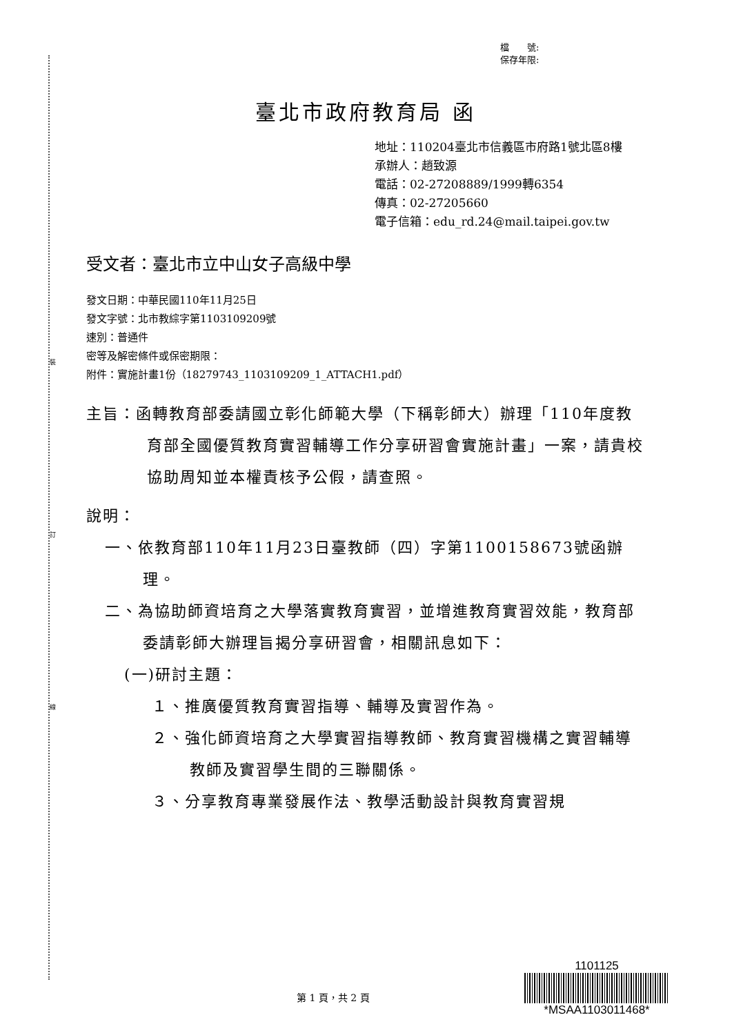裝
訂
線
檔　　號:
保存年限:
臺北市政府教育局 函
地址：110204臺北市信義區市府路1號北區8樓
承辦人：趙致源
電話：02-27208889/1999轉6354
傳真：02-27205660
電子信箱：edu_rd.24@mail.taipei.gov.tw
受文者：臺北市立中山女子高級中學
發文日期：中華民國110年11月25日
發文字號：北市教綜字第1103109209號
速別：普通件
密等及解密條件或保密期限：
附件：實施計畫1份（18279743_1103109209_1_ATTACH1.pdf）
主旨：函轉教育部委請國立彰化師範大學（下稱彰師大）辦理「110年度教育部全國優質教育實習輔導工作分享研習會實施計畫」一案，請貴校協助周知並本權責核予公假，請查照。
說明：
一、依教育部110年11月23日臺教師（四）字第1100158673號函辦理。
二、為協助師資培育之大學落實教育實習，並增進教育實習效能，教育部委請彰師大辦理旨揭分享研習會，相關訊息如下：
(一)研討主題：
１、推廣優質教育實習指導、輔導及實習作為。
２、強化師資培育之大學實習指導教師、教育實習機構之實習輔導教師及實習學生間的三聯關係。
３、分享教育專業發展作法、教學活動設計與教育實習規
第 1 頁，共 2 頁
1101125
*MSAA1103011468*